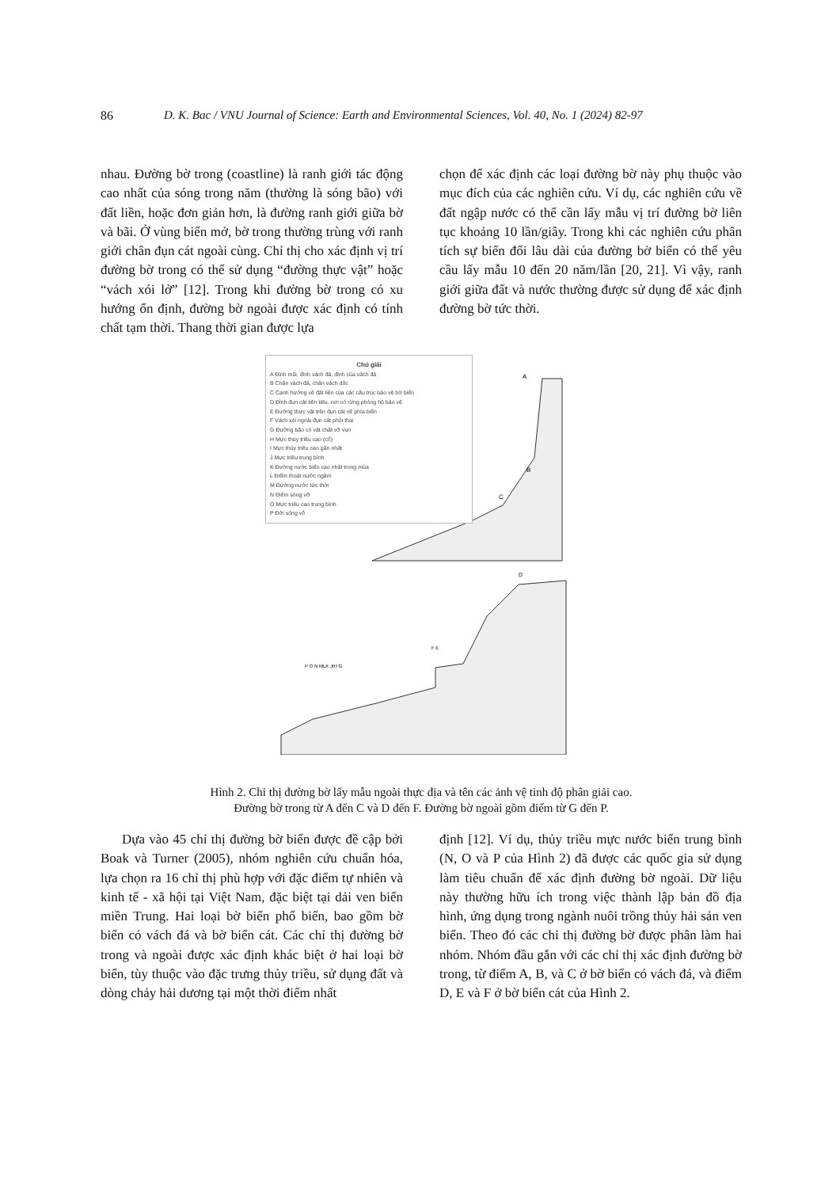86 D. K. Bac / VNU Journal of Science: Earth and Environmental Sciences, Vol. 40, No. 1 (2024) 82-97
nhau. Đường bờ trong (coastline) là ranh giới tác động cao nhất của sóng trong năm (thường là sóng bão) với đất liền, hoặc đơn giản hơn, là đường ranh giới giữa bờ và bãi. Ở vùng biển mở, bờ trong thường trùng với ranh giới chân đụn cát ngoài cùng. Chỉ thị cho xác định vị trí đường bờ trong có thể sử dụng “đường thực vật” hoặc “vách xói lở” [12]. Trong khi đường bờ trong có xu hướng ổn định, đường bờ ngoài được xác định có tính chất tạm thời. Thang thời gian được lựa
chọn để xác định các loại đường bờ này phụ thuộc vào mục đích của các nghiên cứu. Ví dụ, các nghiên cứu về đất ngập nước có thể cần lấy mẫu vị trí đường bờ liên tục khoảng 10 lần/giây. Trong khi các nghiên cứu phân tích sự biến đổi lâu dài của đường bờ biển có thể yêu cầu lấy mẫu 10 đến 20 năm/lần [20, 21]. Vì vậy, ranh giới giữa đất và nước thường được sử dụng để xác định đường bờ tức thời.
A
B
C
D
F E
P O N MLK JIH G
Chú giải
A Đỉnh mũi, đỉnh vách đá, đỉnh của vách đá
B Chân vách đá, chân vách dốc
C Cạnh hướng về đất liền của các cấu trúc bảo vệ bờ biển
D Đỉnh đụn cát tiền tiêu, nơi có rừng phòng hộ bảo vệ
E Đường thực vật trên đụn cát về phía biển
F Vách xói ngoài đụn cát phôi thai
G Đường bão có vật chất vỡ vụn
H Mực thủy triều cao (cổ)
I Mực thủy triều cao gần nhất
J Mực triều trung bình
K Đường nước biển cao nhất trong mùa
L Điểm thoát nước ngầm
M Đường nước tức thời
N Điểm sóng vỡ
O Mực triều cao trung bình
P Đới sóng vỗ
Hình 2. Chỉ thị đường bờ lấy mẫu ngoài thực địa và tên các ảnh vệ tinh độ phân giải cao.
Đường bờ trong từ A đến C và D đến F. Đường bờ ngoài gồm điểm từ G đến P.
Dựa vào 45 chỉ thị đường bờ biển được đề cập bởi Boak và Turner (2005), nhóm nghiên cứu chuẩn hóa, lựa chọn ra 16 chỉ thị phù hợp với đặc điểm tự nhiên và kinh tế - xã hội tại Việt Nam, đặc biệt tại dải ven biển miền Trung. Hai loại bờ biển phổ biến, bao gồm bờ biển có vách đá và bờ biển cát. Các chỉ thị đường bờ trong và ngoài được xác định khác biệt ở hai loại bờ biển, tùy thuộc vào đặc trưng thủy triều, sử dụng đất và dòng chảy hải dương tại một thời điểm nhất
định [12]. Ví dụ, thủy triều mực nước biển trung bình (N, O và P của Hình 2) đã được các quốc gia sử dụng làm tiêu chuẩn để xác định đường bờ ngoài. Dữ liệu này thường hữu ích trong việc thành lập bản đồ địa hình, ứng dụng trong ngành nuôi trồng thủy hải sản ven biển. Theo đó các chỉ thị đường bờ được phân làm hai nhóm. Nhóm đầu gắn với các chỉ thị xác định đường bờ trong, từ điểm A, B, và C ở bờ biển có vách đá, và điểm D, E và F ở bờ biển cát của Hình 2.